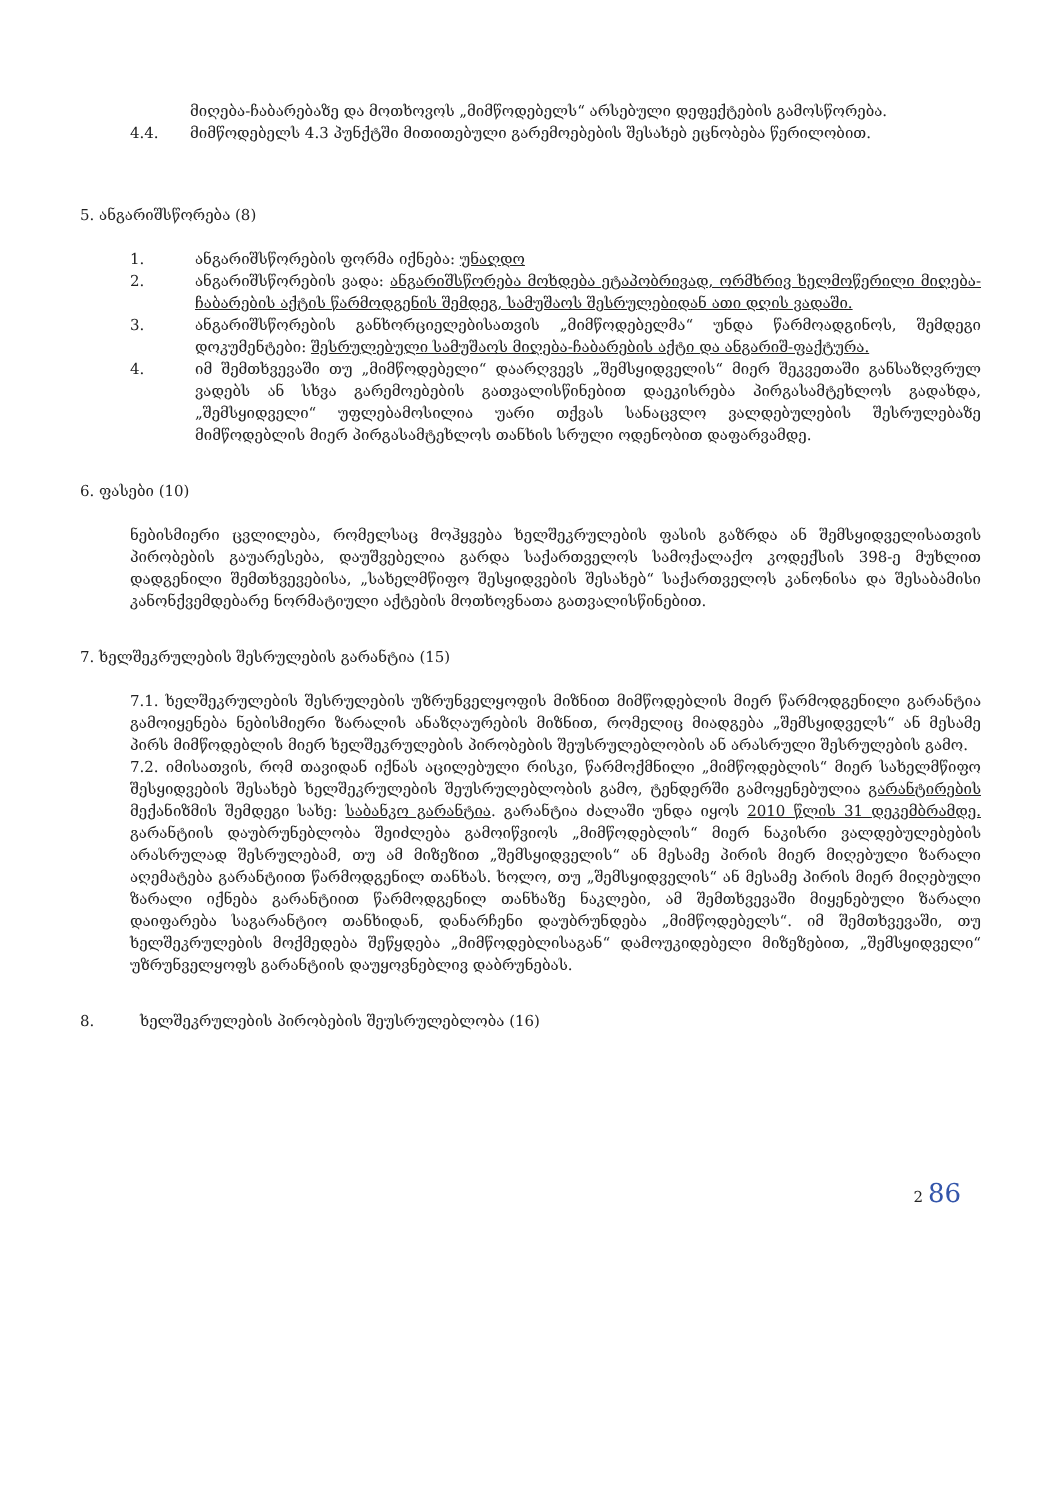მიღება-ჩაბარებაზე და მოთხოვოს „მიმწოდებელს“ არსებული დეფექტების გამოსწორება.
4.4. მიმწოდებელს 4.3 პუნქტში მითითებული გარემოებების შესახებ ეცნობება წერილობით.
5. ანგარიშსწორება (8)
1. ანგარიშსწორების ფორმა იქნება: უნაღდო
2. ანგარიშსწორების ვადა: ანგარიშსწორება მოხდება ეტაპობრივად, ორმხრივ ხელმოწერილი მიღება-ჩაბარების აქტის წარმოდგენის შემდეგ, სამუშაოს შესრულებიდან ათი დღის ვადაში.
3. ანგარიშსწორების განხორციელებისათვის „მიმწოდებელმა“ უნდა წარმოადგინოს, შემდეგი დოკუმენტები: შესრულებული სამუშაოს მიღება-ჩაბარების აქტი და ანგარიშ-ფაქტურა.
4. იმ შემთხვევაში თუ „მიმწოდებელი“ დაარღვევს „შემსყიდველის“ მიერ შეკვეთაში განსაზღვრულ ვადებს ან სხვა გარემოებების გათვალისწინებით დაეკისრება პირგასამტეხლოს გადახდა, „შემსყიდველი“ უფლებამოსილია უარი თქვას სანაცვლო ვალდებულების შესრულებაზე მიმწოდებლის მიერ პირგასამტეხლოს თანხის სრული ოდენობით დაფარვამდე.
6. ფასები (10)
ნებისმიერი ცვლილება, რომელსაც მოჰყვება ხელშეკრულების ფასის გაზრდა ან შემსყიდველისათვის პირობების გაუარესება, დაუშვებელია გარდა საქართველოს სამოქალაქო კოდექსის 398-ე მუხლით დადგენილი შემთხვევებისა, „სახელმწიფო შესყიდვების შესახებ“ საქართველოს კანონისა და შესაბამისი კანონქვემდებარე ნორმატიული აქტების მოთხოვნათა გათვალისწინებით.
7. ხელშეკრულების შესრულების გარანტია (15)
7.1. ხელშეკრულების შესრულების უზრუნველყოფის მიზნით მიმწოდებლის მიერ წარმოდგენილი გარანტია გამოიყენება ნებისმიერი ზარალის ანაზღაურების მიზნით, რომელიც მიადგება „შემსყიდველს“ ან მესამე პირს მიმწოდებლის მიერ ხელშეკრულების პირობების შეუსრულებლობის ან არასრული შესრულების გამო.
7.2. იმისათვის, რომ თავიდან იქნას აცილებული რისკი, წარმოქმნილი „მიმწოდებლის“ მიერ სახელმწიფო შესყიდვების შესახებ ხელშეკრულების შეუსრულებლობის გამო, ტენდერში გამოყენებულია გარანტირების მექანიზმის შემდეგი სახე: საბანკო გარანტია. გარანტია ძალაში უნდა იყოს 2010 წლის 31 დეკემბრამდე. გარანტიის დაუბრუნებლობა შეიძლება გამოიწვიოს „მიმწოდებლის“ მიერ ნაკისრი ვალდებულებების არასრულად შესრულებამ, თუ ამ მიზეზით „შემსყიდველის“ ან მესამე პირის მიერ მიღებული ზარალი აღემატება გარანტიით წარმოდგენილ თანხას. ხოლო, თუ „შემსყიდველის“ ან მესამე პირის მიერ მიღებული ზარალი იქნება გარანტიით წარმოდგენილ თანხაზე ნაკლები, ამ შემთხვევაში მიყენებული ზარალი დაიფარება საგარანტიო თანხიდან, დანარჩენი დაუბრუნდება „მიმწოდებელს“. იმ შემთხვევაში, თუ ხელშეკრულების მოქმედება შეწყდება „მიმწოდებლისაგან“ დამოუკიდებელი მიზეზებით, „შემსყიდველი“ უზრუნველყოფს გარანტიის დაუყოვნებლივ დაბრუნებას.
8. ხელშეკრულების პირობების შეუსრულებლობა (16)
2 86